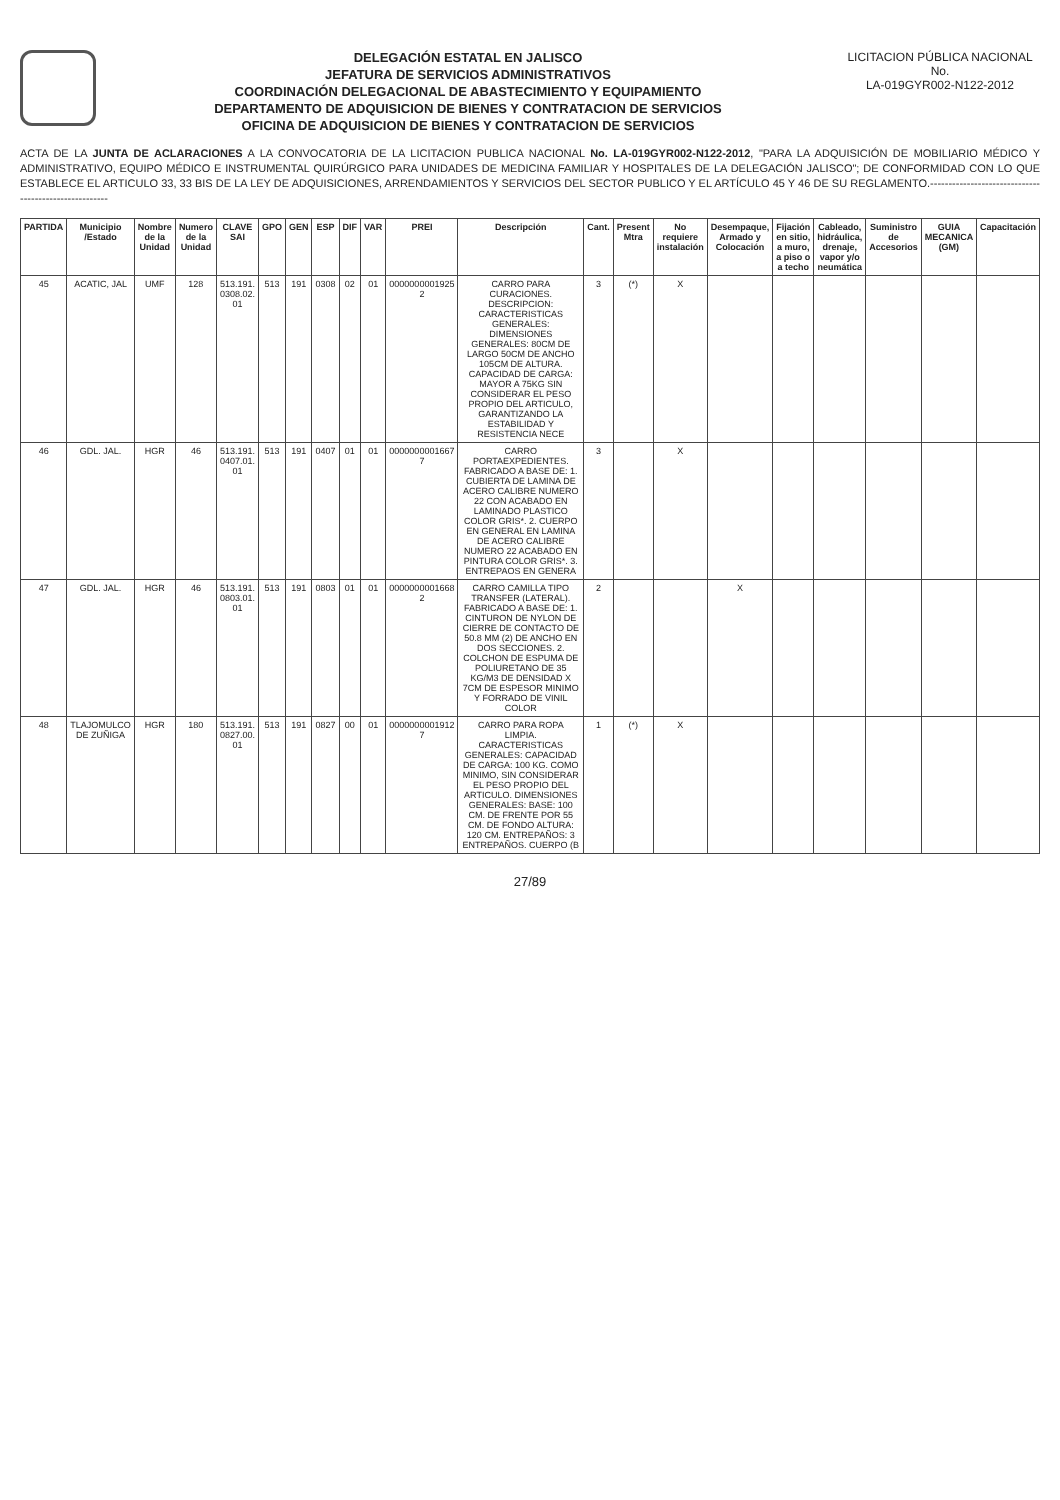DELEGACIÓN ESTATAL EN JALISCO
JEFATURA DE SERVICIOS ADMINISTRATIVOS
COORDINACIÓN DELEGACIONAL DE ABASTECIMIENTO Y EQUIPAMIENTO
DEPARTAMENTO DE ADQUISICION DE BIENES Y CONTRATACION DE SERVICIOS
OFICINA DE ADQUISICION DE BIENES Y CONTRATACION DE SERVICIOS
LICITACION PÚBLICA NACIONAL
No.
LA-019GYR002-N122-2012
ACTA DE LA JUNTA DE ACLARACIONES A LA CONVOCATORIA DE LA LICITACION PUBLICA NACIONAL No. LA-019GYR002-N122-2012, "PARA LA ADQUISICIÓN DE MOBILIARIO MÉDICO Y ADMINISTRATIVO, EQUIPO MÉDICO E INSTRUMENTAL QUIRÚRGICO PARA UNIDADES DE MEDICINA FAMILIAR Y HOSPITALES DE LA DELEGACIÓN JALISCO"; DE CONFORMIDAD CON LO QUE ESTABLECE EL ARTICULO 33, 33 BIS DE LA LEY DE ADQUISICIONES, ARRENDAMIENTOS Y SERVICIOS DEL SECTOR PUBLICO Y EL ARTÍCULO 45 Y 46 DE SU REGLAMENTO.------------------------------------------------------
| PARTIDA | Municipio /Estado | Nombre de la Unidad | Numero de la Unidad | CLAVE SAI | GPO | GEN | ESP | DIF | VAR | PREI | Descripción | Cant. | Present Mtra | No requiere instalación | Desempaque, Armado y Colocación | Fijación en sitio, a muro, a piso o a techo | Cableado, hidráulica, drenaje, vapor y/o neumática | Suministro de Accesorios | GUIA MECANICA (GM) | Capacitación |
| --- | --- | --- | --- | --- | --- | --- | --- | --- | --- | --- | --- | --- | --- | --- | --- | --- | --- | --- | --- | --- |
| 45 | ACATIC, JAL | UMF | 128 | 513.191. 0308.02. 01 | 513 | 191 | 0308 | 02 | 01 | 0000000001925 2 | CARRO PARA CURACIONES. DESCRIPCION: CARACTERISTICAS GENERALES: DIMENSIONES GENERALES: 80CM DE LARGO 50CM DE ANCHO 105CM DE ALTURA. CAPACIDAD DE CARGA: MAYOR A 75KG SIN CONSIDERAR EL PESO PROPIO DEL ARTICULO, GARANTIZANDO LA ESTABILIDAD Y RESISTENCIA NECE | 3 | (*) | X | | | | | | |
| 46 | GDL. JAL. | HGR | 46 | 513.191. 0407.01. 01 | 513 | 191 | 0407 | 01 | 01 | 0000000001667 7 | CARRO PORTAEXPEDIENTES. FABRICADO A BASE DE: 1. CUBIERTA DE LAMINA DE ACERO CALIBRE NUMERO 22 CON ACABADO EN LAMINADO PLASTICO COLOR GRIS*. 2. CUERPO EN GENERAL EN LAMINA DE ACERO CALIBRE NUMERO 22 ACABADO EN PINTURA COLOR GRIS*. 3. ENTREPAOS EN GENERA | 3 | | X | | | | | | |
| 47 | GDL. JAL. | HGR | 46 | 513.191. 0803.01. 01 | 513 | 191 | 0803 | 01 | 01 | 0000000001668 2 | CARRO CAMILLA TIPO TRANSFER (LATERAL). FABRICADO A BASE DE: 1. CINTURON DE NYLON DE CIERRE DE CONTACTO DE 50.8 MM (2) DE ANCHO EN DOS SECCIONES. 2. COLCHON DE ESPUMA DE POLIURETANO DE 35 KG/M3 DE DENSIDAD X 7CM DE ESPESOR MINIMO Y FORRADO DE VINIL COLOR | 2 | | | X | | | | | |
| 48 | TLAJOMULCO DE ZUÑIGA | HGR | 180 | 513.191. 0827.00. 01 | 513 | 191 | 0827 | 00 | 01 | 0000000001912 7 | CARRO PARA ROPA LIMPIA. CARACTERISTICAS GENERALES: CAPACIDAD DE CARGA: 100 KG. COMO MINIMO, SIN CONSIDERAR EL PESO PROPIO DEL ARTICULO. DIMENSIONES GENERALES: BASE: 100 CM. DE FRENTE POR 55 CM. DE FONDO ALTURA: 120 CM. ENTREPAÑOS: 3 ENTREPAÑOS. CUERPO (B | 1 | (*) | X | | | | | | |
27/89